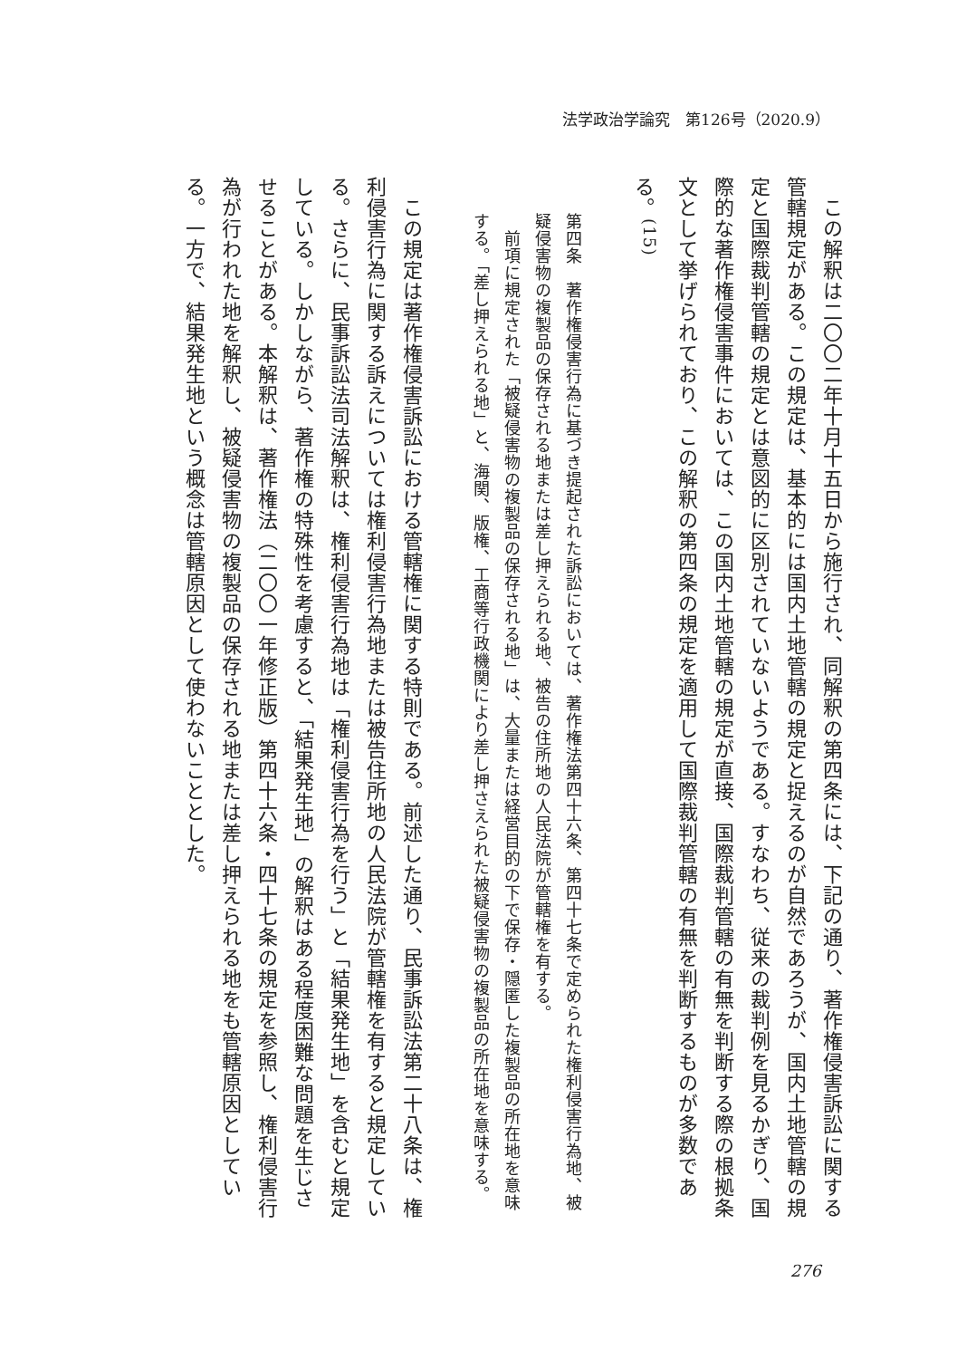法学政治学論究　第126号（2020.9）
　この解釈は二〇〇二年十月十五日から施行され、同解釈の第四条には、下記の通り、著作権侵害訴訟に関する管轄規定がある。この規定は、基本的には国内土地管轄の規定と捉えるのが自然であろうが、国内土地管轄の規定と国際裁判管轄の規定とは意図的に区別されていないようである。すなわち、従来の裁判例を見るかぎり、国際的な著作権侵害事件においては、この国内土地管轄の規定が直接、国際裁判管轄の有無を判断する際の根拠条文として挙げられており、この解釈の第四条の規定を適用して国際裁判管轄の有無を判断するものが多数である。<sup>(15)</sup>
第四条　著作権侵害行為に基づき提起された訴訟においては、著作権法第四十六条、第四十七条で定められた権利侵害行為地、被疑侵害物の複製品の保存される地または差し押えられる地、被告の住所地の人民法院が管轄権を有する。
　前項に規定された「被疑侵害物の複製品の保存される地」は、大量または経営目的の下で保存・隠匿した複製品の所在地を意味する。「差し押えられる地」と、海関、版権、工商等行政機関により差し押さえられた被疑侵害物の複製品の所在地を意味する。
　この規定は著作権侵害訴訟における管轄権に関する特則である。前述した通り、民事訴訟法第二十八条は、権利侵害行為に関する訴えについては権利侵害行為地または被告住所地の人民法院が管轄権を有すると規定している。さらに、民事訴訟法司法解釈は、権利侵害行為地は「権利侵害行為を行う」と「結果発生地」を含むと規定している。しかしながら、著作権の特殊性を考慮すると、「結果発生地」の解釈はある程度困難な問題を生じさせることがある。本解釈は、著作権法（二〇〇一年修正版）第四十六条・四十七条の規定を参照し、権利侵害行為が行われた地を解釈し、被疑侵害物の複製品の保存される地または差し押えられる地をも管轄原因としている。一方で、結果発生地という概念は管轄原因として使わないこととした。
276